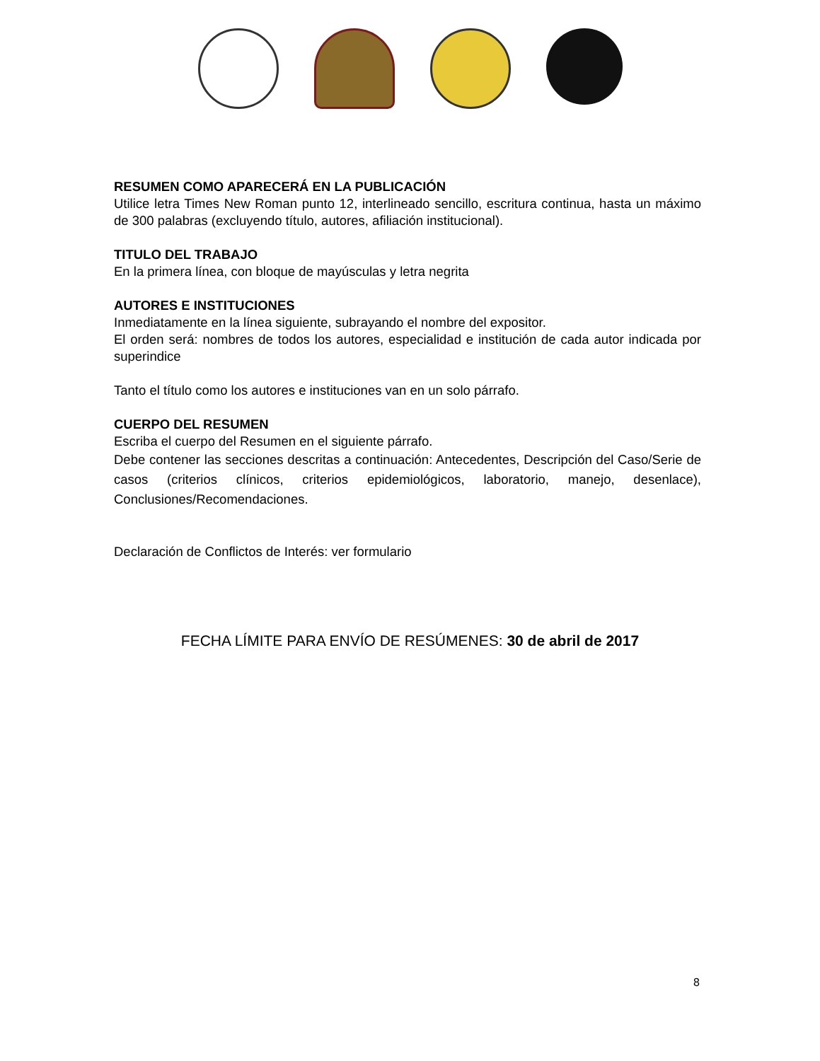RESUMEN COMO APARECERÁ EN LA PUBLICACIÓN
Utilice letra Times New Roman punto 12, interlineado sencillo, escritura continua, hasta un máximo de 300 palabras (excluyendo título, autores, afiliación institucional).
TITULO DEL TRABAJO
En la primera línea, con bloque de mayúsculas y letra negrita
AUTORES E INSTITUCIONES
Inmediatamente en la línea siguiente, subrayando el nombre del expositor.
El orden será: nombres de todos los autores, especialidad e institución de cada autor indicada por superindice
Tanto el título como los autores e instituciones van en un solo párrafo.
CUERPO DEL RESUMEN
Escriba el cuerpo del Resumen en el siguiente párrafo.
Debe contener las secciones descritas a continuación: Antecedentes, Descripción del Caso/Serie de casos (criterios clínicos, criterios epidemiológicos, laboratorio, manejo, desenlace), Conclusiones/Recomendaciones.
Declaración de Conflictos de Interés: ver formulario
FECHA LÍMITE PARA ENVÍO DE RESÚMENES: 30 de abril de 2017
8